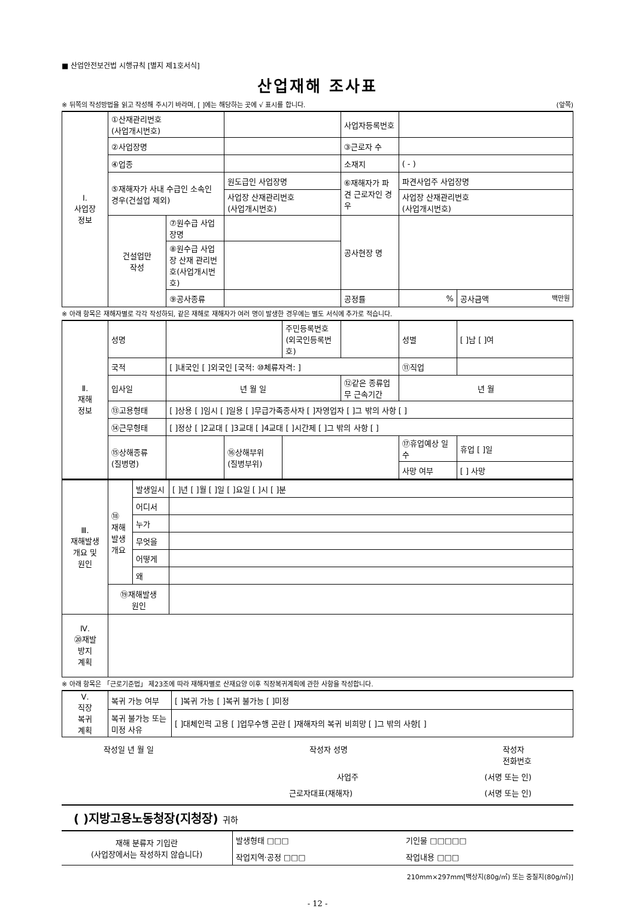■ 산업안전보건법 시행규칙 [별지 제1호서식]
산업재해 조사표
※ 뒤쪽의 작성방법을 읽고 작성해 주시기 바라며, [ ]에는 해당하는 곳에 √ 표시를 합니다. (앞쪽)
| Ⅰ. 사업장 정보 | ①산재관리번호 (사업개시번호) | | | 사업자등록번호 | | |
| | ②사업장명 | | | ③근로자 수 | | |
| | ④업종 | | | 소재지 | ( - ) | |
| | ⑤재해자가 사내 수급인 소속인 경우(건설업 제외) | | 원도급인 사업장명 | ⑥재해자가 파견 근로자인 경우 | 파견사업주 사업장명 | |
| | | | 사업장 산재관리번호 (사업개시번호) | | 사업장 산재관리번호 (사업개시번호) | |
| | 건설업만 작성 | ⑦원수급 사업장명 | | 공사현장 명 | | |
| | | ⑧원수급 사업장 산재 관리번호(사업개시번호) | | | | |
| | | ⑨공사종류 | | 공정률 | % | 공사금액 백만원 |
※ 아래 항목은 재해자별로 각각 작성하되, 같은 재해로 재해자가 여러 명이 발생한 경우에는 별도 서식에 추가로 적습니다.
| Ⅱ. 재해 정보 | 성명 | | | 주민등록번호 (외국인등록번호) | | 성별 | [ ]남 [ ]여 |
| | 국적 | [ ]내국인 [ ]외국인 [국적: ⑩체류자격: ] | | | | ⑪직업 | |
| | 입사일 | 년 월 일 | | | ⑫같은 종류업무 근속기간 | 년 월 | |
| | ⑬고용형태 | [ ]상용 [ ]임시 [ ]일용 [ ]무급가족종사자 [ ]자영업자 [ ]그 밖의 사항 [ ] | | | | | |
| | ⑭근무형태 | [ ]정상 [ ]2교대 [ ]3교대 [ ]4교대 [ ]시간제 [ ]그 밖의 사항 [ ] | | | | | |
| | ⑮상해종류 (질병명) | | ⑯상해부위 (질병부위) | | | ⑰휴업예상 일수 | 휴업 [ ]일 |
| | | | | | | 사망 여부 | [ ] 사망 |
| Ⅲ. 재해발생 개요 및 원인 | ⑱ 재해 발생 개요 | 발생일시 | [ ]년 [ ]월 [ ]일 [ ]요일 [ ]시 [ ]분 |
| | | 어디서 | |
| | | 누가 | |
| | | 무엇을 | |
| | | 어떻게 | |
| | | 왜 | |
| | ⑲재해발생 원인 | | |
| Ⅳ. ⑳재발 방지 계획 | | | |
※ 아래 항목은 「근로기준법」 제23조에 따라 재해자별로 산재요양 이후 직장복귀계획에 관한 사항을 작성합니다.
| Ⅴ. 직장 복귀 계획 | 복귀 가능 여부 | [ ]복귀 가능 [ ]복귀 불가능 [ ]미정 |
| | 복귀 불가능 또는 미정 사유 | [ ]대체인력 고용 [ ]업무수행 곤란 [ ]재해자의 복귀 비희망 [ ]그 밖의 사항[ ] |
작성일 년 월 일 작성자 성명 작성자
전화번호
사업주 (서명 또는 인)
근로자대표(재해자) (서명 또는 인)
( )지방고용노동청장(지청장) 귀하
| 재해 분류자 기입란 (사업장에서는 작성하지 않습니다) | 발생형태 □□□ | 기인물 □□□□□ |
| | 작업지역·공정 □□□ | 작업내용 □□□ |
210mm×297mm[백상지(80g/㎡) 또는 중질지(80g/㎡)]
- 12 -